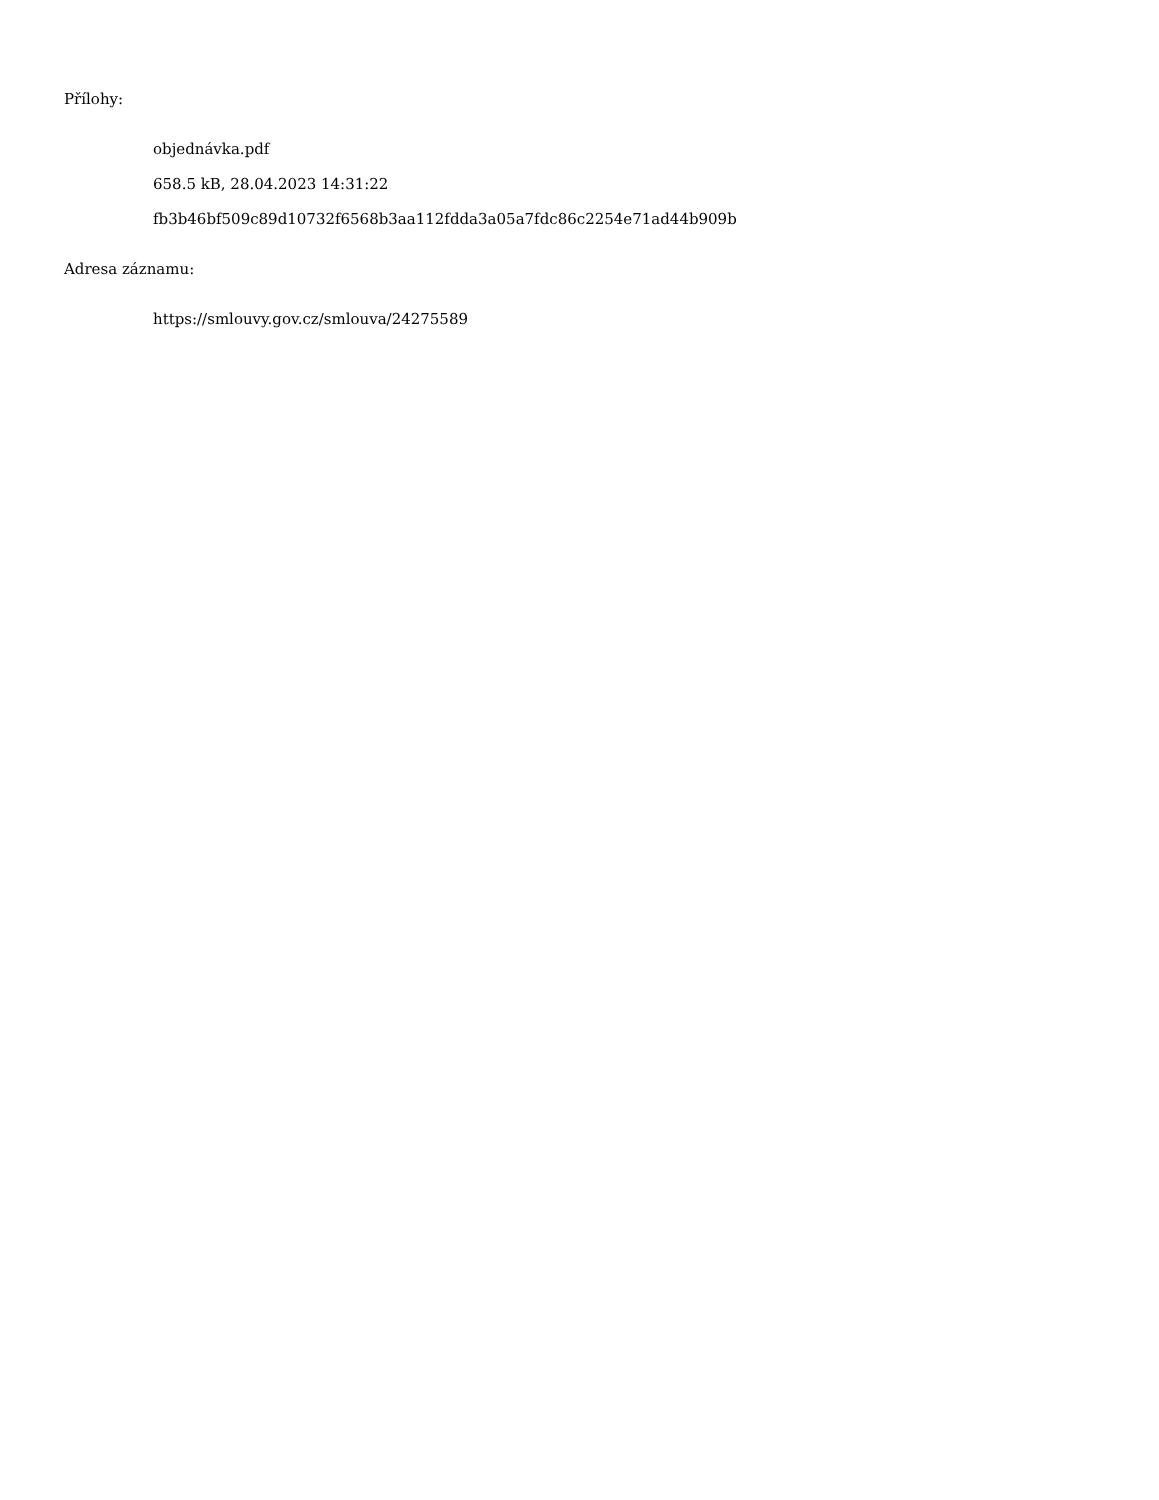Přílohy:
objednávka.pdf
658.5 kB, 28.04.2023 14:31:22
fb3b46bf509c89d10732f6568b3aa112fdda3a05a7fdc86c2254e71ad44b909b
Adresa záznamu:
https://smlouvy.gov.cz/smlouva/24275589